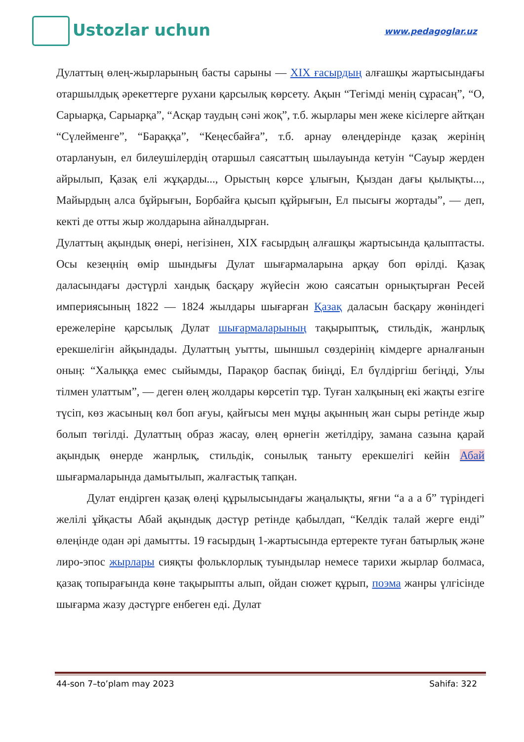Ustozlar uchun
www.pedagoglar.uz
Дулаттың өлең-жырларының басты сарыны — XIX ғасырдың алғашқы жартысындағы отаршылдық әрекеттерге рухани қарсылық көрсету. Ақын “Тегімді менің сұрасаң”, “О, Сарыарқа, Сарыарқа”, “Асқар таудың сәні жоқ”, т.б. жырлары мен жеке кісілерге айтқан “Сүлейменге”, “Бараққа”, “Кеңесбайға”, т.б. арнау өлеңдерінде қазақ жерінің отарлануын, ел билеушілердің отаршыл саясаттың шылауында кетуін “Сауыр жерден айрылып, Қазақ елі жұқарды..., Орыстың көрсе ұлығын, Қыздан дағы қылықты..., Майырдың алса бұйрығын, Борбайға қысып құйрығын, Ел пысығы жортады”, — деп, кекті де отты жыр жолдарына айналдырған.
Дулаттың ақындық өнері, негізінен, XIX ғасырдың алғашқы жартысында қалыптасты. Осы кезеңнің өмір шындығы Дулат шығармаларына арқау боп өрілді. Қазақ даласындағы дәстүрлі хандық басқару жүйесін жою саясатын орнықтырған Ресей империясының 1822 — 1824 жылдары шығарған Қазақ даласын басқару жөніндегі ережелеріне қарсылық Дулат шығармаларының тақырыптық, стильдік, жанрлық ерекшелігін айқындады. Дулаттың уытты, шыншыл сөздерінің кімдерге арналғанын оның: “Халыққа емес сыйымды, Парақор баспақ биіңді, Ел бүлдіргіш бегіңді, Улы тілмен улаттым”, — деген өлең жолдары көрсетіп тұр. Туған халқының екі жақты езгіге түсіп, көз жасының көл боп ағуы, қайғысы мен мұңы ақынның жан сыры ретінде жыр болып төгілді. Дулаттың образ жасау, өлең өрнегін жетілдіру, замана сазына қарай ақындық өнерде жанрлық, стильдік, сонылық таныту ерекшелігі кейін Абай шығармаларында дамытылып, жалғастық тапқан.
Дулат ендірген қазақ өлеңі құрылысындағы жаңалықты, яғни “а а а б” түріндегі желілі ұйқасты Абай ақындық дәстүр ретінде қабылдап, “Келдік талай жерге енді” өлеңінде одан әрі дамытты. 19 ғасырдың 1-жартысында ертеректе туған батырлық және лиро-эпос жырлары сияқты фольклорлық туындылар немесе тарихи жырлар болмаса, қазақ топырағында көне тақырыпты алып, ойдан сюжет құрып, поэма жанры үлгісінде шығарма жазу дәстүрге енбеген еді. Дулат
44-son 7–to’plam may 2023 Sahifa: 322